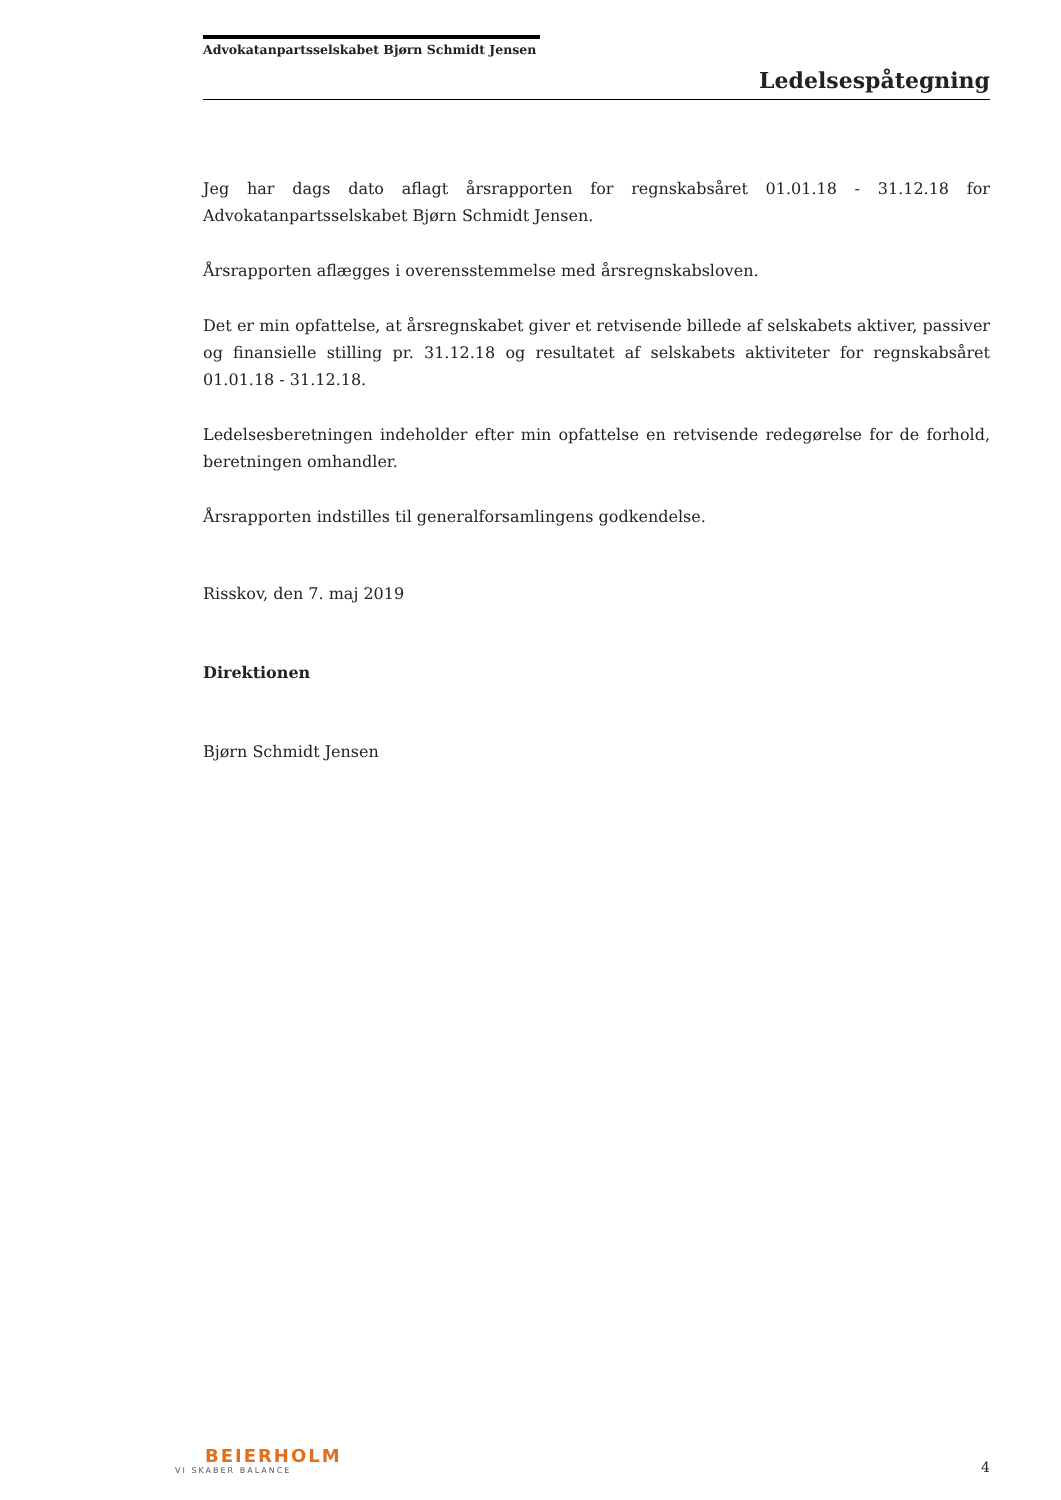Advokatanpartsselskabet Bjørn Schmidt Jensen
Ledelsespåtegning
Jeg har dags dato aflagt årsrapporten for regnskabsåret 01.01.18 - 31.12.18 for Advokatanpartsselskabet Bjørn Schmidt Jensen.
Årsrapporten aflægges i overensstemmelse med årsregnskabsloven.
Det er min opfattelse, at årsregnskabet giver et retvisende billede af selskabets aktiver, passiver og finansielle stilling pr. 31.12.18 og resultatet af selskabets aktiviteter for regnskabsåret 01.01.18 - 31.12.18.
Ledelsesberetningen indeholder efter min opfattelse en retvisende redegørelse for de forhold, beretningen omhandler.
Årsrapporten indstilles til generalforsamlingens godkendelse.
Risskov, den 7. maj 2019
Direktionen
Bjørn Schmidt Jensen
BEIERHOLM
VI SKABER BALANCE
4